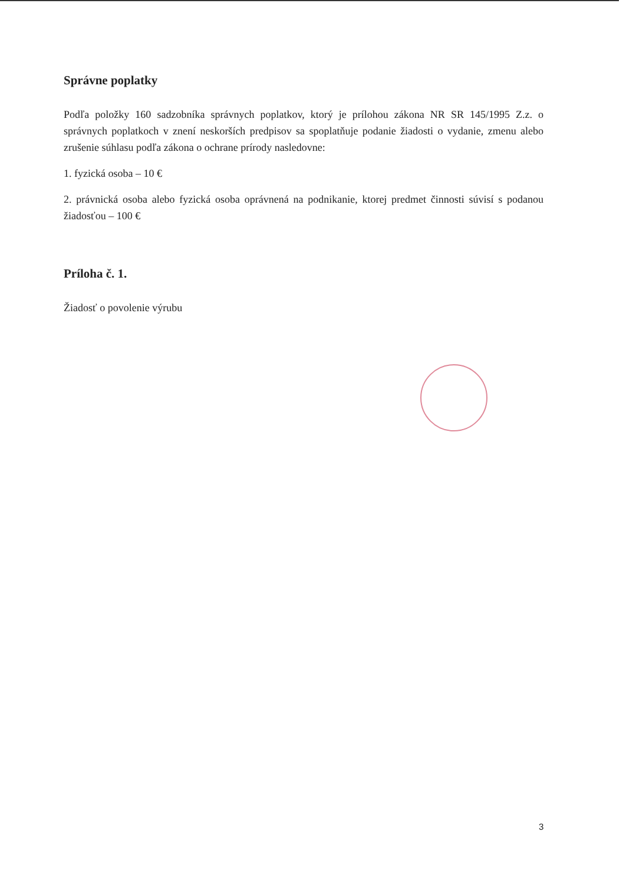Správne poplatky
Podľa položky 160 sadzobníka správnych poplatkov, ktorý je prílohou zákona NR SR 145/1995 Z.z. o správnych poplatkoch v znení neskorších predpisov sa spoplatňuje podanie žiadosti o vydanie, zmenu alebo zrušenie súhlasu podľa zákona o ochrane prírody nasledovne:
1. fyzická osoba – 10 €
2. právnická osoba alebo fyzická osoba oprávnená na podnikanie, ktorej predmet činnosti súvisí s podanou žiadosťou – 100 €
Príloha č. 1.
Žiadosť o povolenie výrubu
3